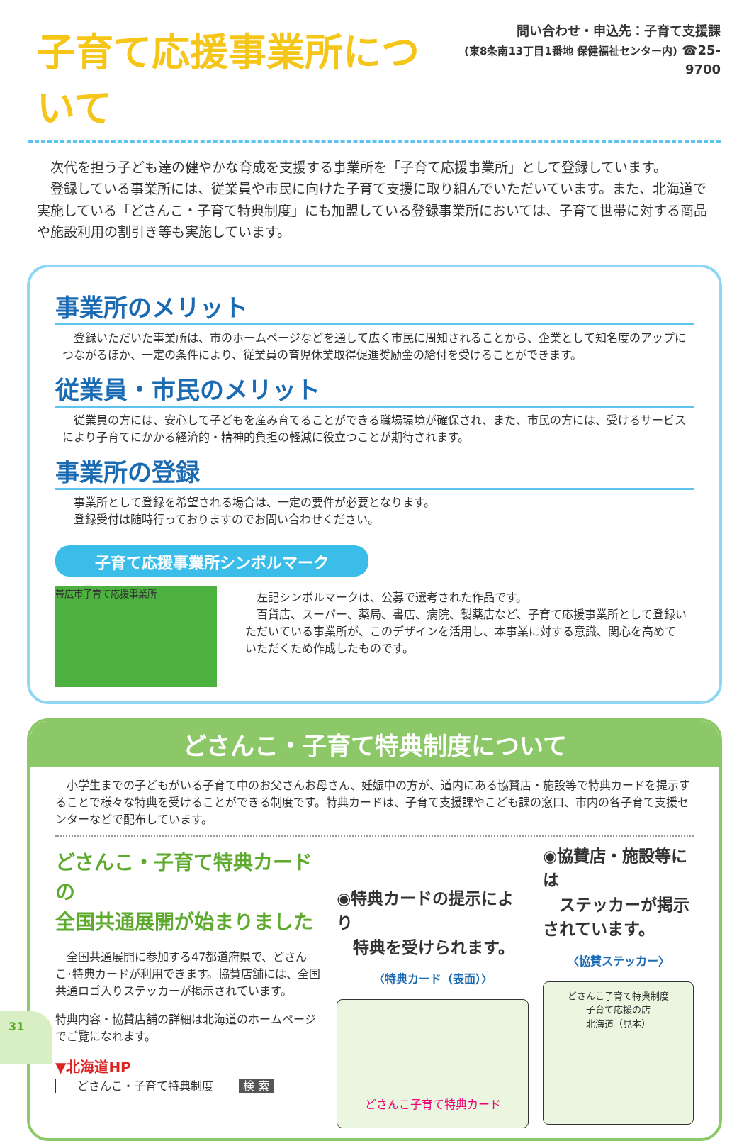子育て応援事業所について
問い合わせ・申込先：子育て支援課
(東8条南13丁目1番地 保健福祉センター内) ☎25-9700
　次代を担う子ども達の健やかな育成を支援する事業所を「子育て応援事業所」として登録しています。
　登録している事業所には、従業員や市民に向けた子育て支援に取り組んでいただいています。また、北海道で実施している「どさんこ・子育て特典制度」にも加盟している登録事業所においては、子育て世帯に対する商品や施設利用の割引き等も実施しています。
事業所のメリット
　登録いただいた事業所は、市のホームページなどを通して広く市民に周知されることから、企業として知名度のアップにつながるほか、一定の条件により、従業員の育児休業取得促進奨励金の給付を受けることができます。
従業員・市民のメリット
　従業員の方には、安心して子どもを産み育てることができる職場環境が確保され、また、市民の方には、受けるサービスにより子育てにかかる経済的・精神的負担の軽減に役立つことが期待されます。
事業所の登録
　事業所として登録を希望される場合は、一定の要件が必要となります。
　登録受付は随時行っておりますのでお問い合わせください。
子育て応援事業所シンボルマーク
帯広市子育て応援事業所
　左記シンボルマークは、公募で選考された作品です。
　百貨店、スーパー、薬局、書店、病院、製薬店など、子育て応援事業所として登録いただいている事業所が、このデザインを活用し、本事業に対する意識、関心を高めていただくため作成したものです。
どさんこ・子育て特典制度について
　小学生までの子どもがいる子育て中のお父さんお母さん、妊娠中の方が、道内にある協賛店・施設等で特典カードを提示することで様々な特典を受けることができる制度です。特典カードは、子育て支援課やこども課の窓口、市内の各子育て支援センターなどで配布しています。
どさんこ・子育て特典カードの
全国共通展開が始まりました
　全国共通展開に参加する47都道府県で、どさんこ･特典カードが利用できます。協賛店舗には、全国共通ロゴ入りステッカーが掲示されています。
特典内容・協賛店舗の詳細は北海道のホームページでご覧になれます。
▼北海道HP
どさんこ・子育て特典制度 検 索
◉特典カードの提示により
　特典を受けられます。
〈特典カード（表面）〉
どさんこ子育て特典カード
◉協賛店・施設等には
　ステッカーが掲示されています。
〈協賛ステッカー〉
どさんこ子育て特典制度
子育て応援の店
北海道（見本）
31